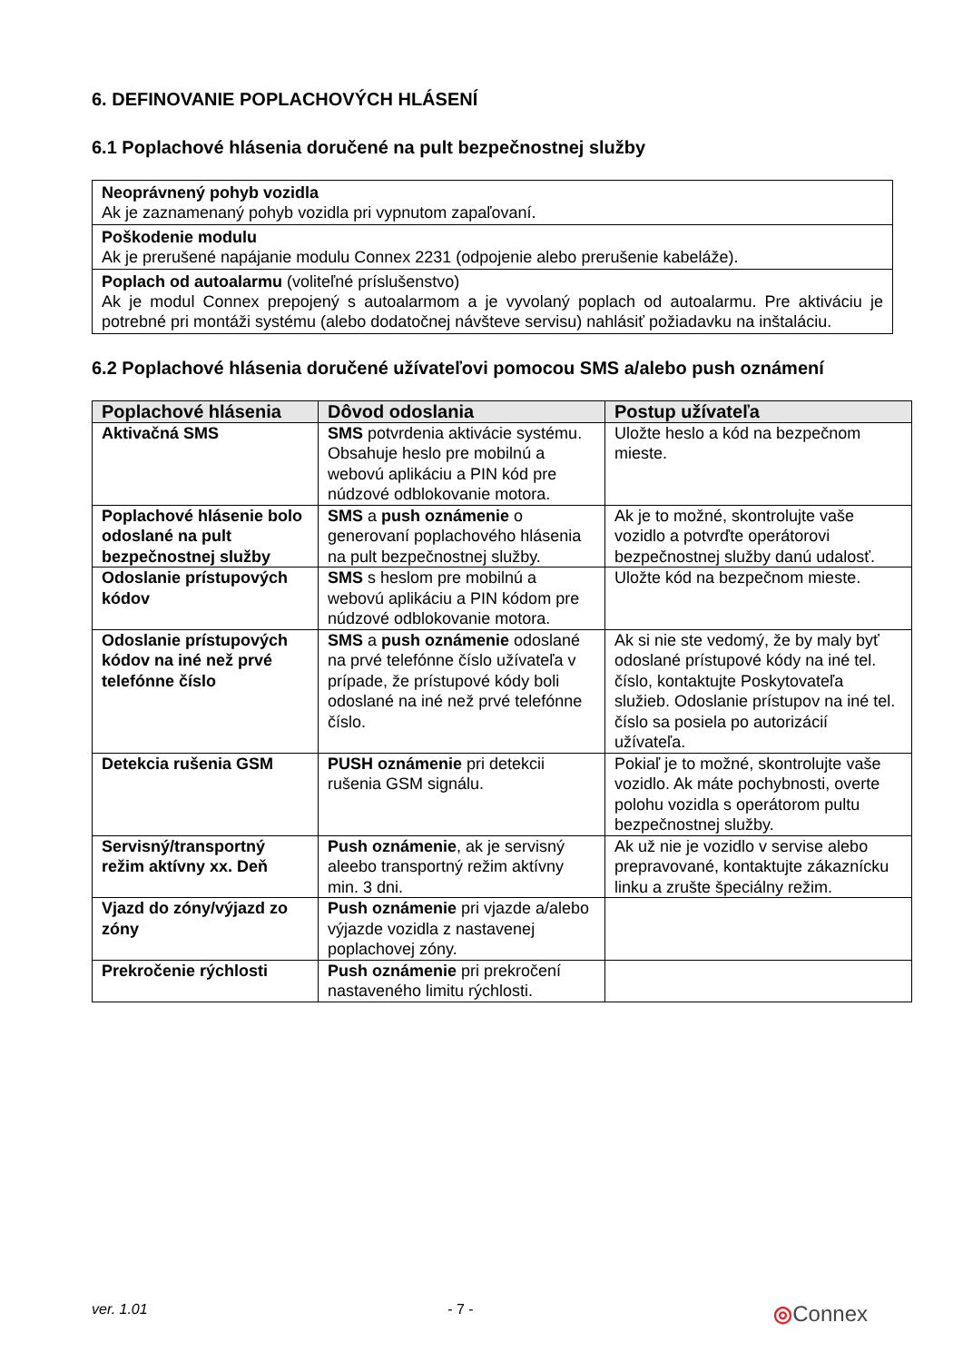6. DEFINOVANIE POPLACHOVÝCH HLÁSENÍ
6.1 Poplachové hlásenia doručené na pult bezpečnostnej služby
| Neoprávnený pohyb vozidla Ak je zaznamenaný pohyb vozidla pri vypnutom zapaľovaní. |
| Poškodenie modulu Ak je prerušené napájanie modulu Connex 2231 (odpojenie alebo prerušenie kabeláže). |
| Poplach od autoalarmu (voliteľné príslušenstvo) Ak je modul Connex prepojený s autoalarmom a je vyvolaný poplach od autoalarmu. Pre aktiváciu je potrebné pri montáži systému (alebo dodatočnej návšteve servisu) nahlásiť požiadavku na inštaláciu. |
6.2 Poplachové hlásenia doručené užívateľovi pomocou SMS a/alebo push oznámení
| Poplachové hlásenia | Dôvod odoslania | Postup užívateľa |
| --- | --- | --- |
| Aktivačná SMS | SMS potvrdenia aktivácie systému. Obsahuje heslo pre mobilnú a webovú aplikáciu a PIN kód pre núdzové odblokovanie motora. | Uložte heslo a kód na bezpečnom mieste. |
| Poplachové hlásenie bolo odoslané na pult bezpečnostnej služby | SMS a push oznámenie o generovaní poplachového hlásenia na pult bezpečnostnej služby. | Ak je to možné, skontrolujte vaše vozidlo a potvrďte operátorovi bezpečnostnej služby danú udalosť. |
| Odoslanie prístupových kódov | SMS s heslom pre mobilnú a webovú aplikáciu a PIN kódom pre núdzové odblokovanie motora. | Uložte kód na bezpečnom mieste. |
| Odoslanie prístupových kódov na iné než prvé telefónne číslo | SMS a push oznámenie odoslané na prvé telefónne číslo užívateľa v prípade, že prístupové kódy boli odoslané na iné než prvé telefónne číslo. | Ak si nie ste vedomý, že by maly byť odoslané prístupové kódy na iné tel. číslo, kontaktujte Poskytovateľa služieb. Odoslanie prístupov na iné tel. číslo sa posiela po autorizácií užívateľa. |
| Detekcia rušenia GSM | PUSH oznámenie pri detekcii rušenia GSM signálu. | Pokiaľ je to možné, skontrolujte vaše vozidlo. Ak máte pochybnosti, overte polohu vozidla s operátorom pultu bezpečnostnej služby. |
| Servisný/transportný režim aktívny xx. Deň | Push oznámenie , ak je servisný aleebo transportný režim aktívny min. 3 dni. | Ak už nie je vozidlo v servise alebo prepravované, kontaktujte zákaznícku linku a zrušte špeciálny režim. |
| Vjazd do zóny/výjazd zo zóny | Push oznámenie pri vjazde a/alebo výjazde vozidla z nastavenej poplachovej zóny. | |
| Prekročenie rýchlosti | Push oznámenie pri prekročení nastaveného limitu rýchlosti. | |
ver. 1.01 - 7 - ◎Connex